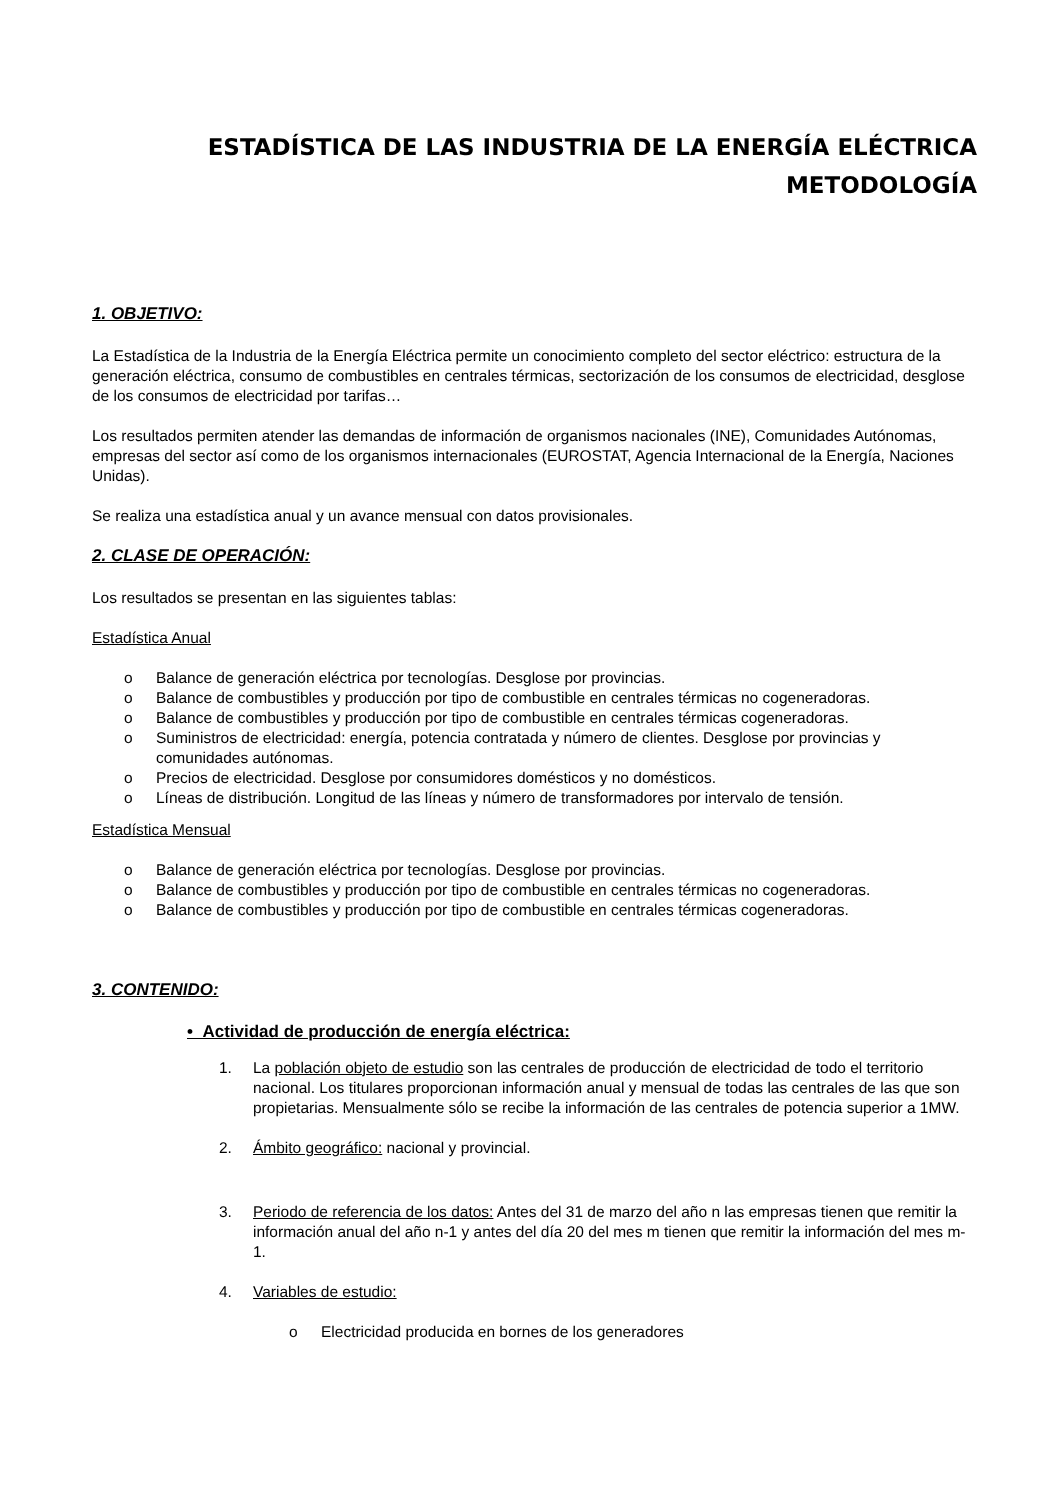ESTADÍSTICA DE LAS INDUSTRIA DE LA ENERGÍA ELÉCTRICA
METODOLOGÍA
1. OBJETIVO:
La Estadística de la Industria de la Energía Eléctrica permite un conocimiento completo del sector eléctrico: estructura de la generación eléctrica, consumo de combustibles en centrales térmicas, sectorización de los consumos de electricidad, desglose de los consumos de electricidad por tarifas…
Los resultados permiten atender las demandas de información de organismos nacionales (INE), Comunidades Autónomas, empresas del sector así como de los organismos internacionales (EUROSTAT, Agencia Internacional de la Energía, Naciones Unidas).
Se realiza una estadística anual y un avance mensual con datos provisionales.
2. CLASE DE OPERACIÓN:
Los resultados se presentan en las siguientes tablas:
Estadística Anual
o Balance de generación eléctrica por tecnologías. Desglose por provincias.
o Balance de combustibles y producción por tipo de combustible en centrales térmicas no cogeneradoras.
o Balance de combustibles y producción por tipo de combustible en centrales térmicas cogeneradoras.
o Suministros de electricidad: energía, potencia contratada y número de clientes. Desglose por provincias y comunidades autónomas.
o Precios de electricidad. Desglose por consumidores domésticos y no domésticos.
o Líneas de distribución. Longitud de las líneas y número de transformadores por intervalo de tensión.
Estadística Mensual
o Balance de generación eléctrica por tecnologías. Desglose por provincias.
o Balance de combustibles y producción por tipo de combustible en centrales térmicas no cogeneradoras.
o Balance de combustibles y producción por tipo de combustible en centrales térmicas cogeneradoras.
3. CONTENIDO:
• Actividad de producción de energía eléctrica:
1. La población objeto de estudio son las centrales de producción de electricidad de todo el territorio nacional. Los titulares proporcionan información anual y mensual de todas las centrales de las que son propietarias. Mensualmente sólo se recibe la información de las centrales de potencia superior a 1MW.
2. Ámbito geográfico: nacional y provincial.
3. Periodo de referencia de los datos: Antes del 31 de marzo del año n las empresas tienen que remitir la información anual del año n-1 y antes del día 20 del mes m tienen que remitir la información del mes m-1.
4. Variables de estudio:
o Electricidad producida en bornes de los generadores